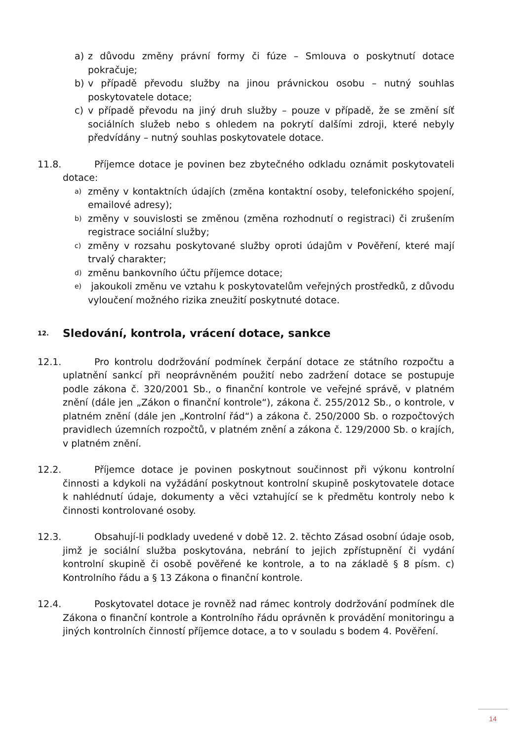a) z důvodu změny právní formy či fúze – Smlouva o poskytnutí dotace pokračuje;
b) v případě převodu služby na jinou právnickou osobu – nutný souhlas poskytovatele dotace;
c) v případě převodu na jiný druh služby – pouze v případě, že se změní síť sociálních služeb nebo s ohledem na pokrytí dalšími zdroji, které nebyly předvídány – nutný souhlas poskytovatele dotace.
11.8. Příjemce dotace je povinen bez zbytečného odkladu oznámit poskytovateli dotace:
a) změny v kontaktních údajích (změna kontaktní osoby, telefonického spojení, emailové adresy);
b) změny v souvislosti se změnou (změna rozhodnutí o registraci) či zrušením registrace sociální služby;
c) změny v rozsahu poskytované služby oproti údajům v Pověření, které mají trvalý charakter;
d) změnu bankovního účtu příjemce dotace;
e) jakoukoli změnu ve vztahu k poskytovatelům veřejných prostředků, z důvodu vyloučení možného rizika zneužití poskytnuté dotace.
12. Sledování, kontrola, vrácení dotace, sankce
12.1. Pro kontrolu dodržování podmínek čerpání dotace ze státního rozpočtu a uplatnění sankcí při neoprávněném použití nebo zadržení dotace se postupuje podle zákona č. 320/2001 Sb., o finanční kontrole ve veřejné správě, v platném znění (dále jen „Zákon o finanční kontrole“), zákona č. 255/2012 Sb., o kontrole, v platném znění (dále jen „Kontrolní řád“) a zákona č. 250/2000 Sb. o rozpočtových pravidlech územních rozpočtů, v platném znění a zákona č. 129/2000 Sb. o krajích, v platném znění.
12.2. Příjemce dotace je povinen poskytnout součinnost při výkonu kontrolní činnosti a kdykoli na vyžádání poskytnout kontrolní skupině poskytovatele dotace k nahlédnutí údaje, dokumenty a věci vztahující se k předmětu kontroly nebo k činnosti kontrolované osoby.
12.3. Obsahují-li podklady uvedené v době 12. 2. těchto Zásad osobní údaje osob, jimž je sociální služba poskytována, nebrání to jejich zpřístupnění či vydání kontrolní skupině či osobě pověřené ke kontrole, a to na základě § 8 písm. c) Kontrolního řádu a § 13 Zákona o finanční kontrole.
12.4. Poskytovatel dotace je rovněž nad rámec kontroly dodržování podmínek dle Zákona o finanční kontrole a Kontrolního řádu oprávněn k provádění monitoringu a jiných kontrolních činností příjemce dotace, a to v souladu s bodem 4. Pověření.
14